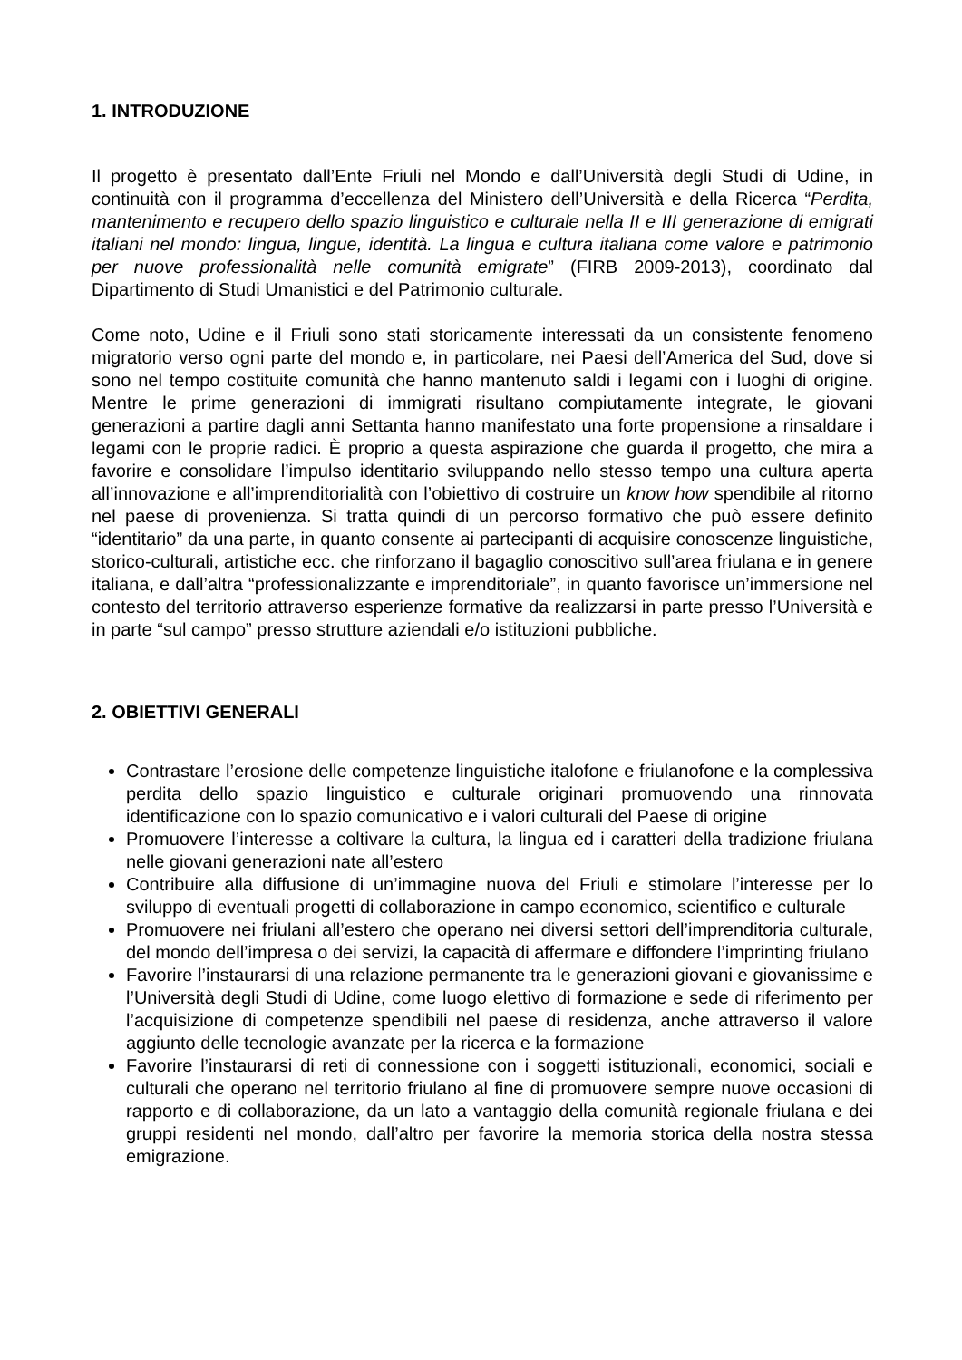1. INTRODUZIONE
Il progetto è presentato dall’Ente Friuli nel Mondo e dall’Università degli Studi di Udine, in continuità con il programma d’eccellenza del Ministero dell’Università e della Ricerca “Perdita, mantenimento e recupero dello spazio linguistico e culturale nella II e III generazione di emigrati italiani nel mondo: lingua, lingue, identità. La lingua e cultura italiana come valore e patrimonio per nuove professionalità nelle comunità emigrate” (FIRB 2009-2013), coordinato dal Dipartimento di Studi Umanistici e del Patrimonio culturale.
Come noto, Udine e il Friuli sono stati storicamente interessati da un consistente fenomeno migratorio verso ogni parte del mondo e, in particolare, nei Paesi dell’America del Sud, dove si sono nel tempo costituite comunità che hanno mantenuto saldi i legami con i luoghi di origine. Mentre le prime generazioni di immigrati risultano compiutamente integrate, le giovani generazioni a partire dagli anni Settanta hanno manifestato una forte propensione a rinsaldare i legami con le proprie radici. È proprio a questa aspirazione che guarda il progetto, che mira a favorire e consolidare l’impulso identitario sviluppando nello stesso tempo una cultura aperta all’innovazione e all’imprenditorialità con l’obiettivo di costruire un know how spendibile al ritorno nel paese di provenienza. Si tratta quindi di un percorso formativo che può essere definito “identitario” da una parte, in quanto consente ai partecipanti di acquisire conoscenze linguistiche, storico-culturali, artistiche ecc. che rinforzano il bagaglio conoscitivo sull’area friulana e in genere italiana, e dall’altra “professionalizzante e imprenditoriale”, in quanto favorisce un’immersione nel contesto del territorio attraverso esperienze formative da realizzarsi in parte presso l’Università e in parte “sul campo” presso strutture aziendali e/o istituzioni pubbliche.
2. OBIETTIVI GENERALI
Contrastare l’erosione delle competenze linguistiche italofone e friulanofone e la complessiva perdita dello spazio linguistico e culturale originari promuovendo una rinnovata identificazione con lo spazio comunicativo e i valori culturali del Paese di origine
Promuovere l’interesse a coltivare la cultura, la lingua ed i caratteri della tradizione friulana nelle giovani generazioni nate all’estero
Contribuire alla diffusione di un’immagine nuova del Friuli e stimolare l’interesse per lo sviluppo di eventuali progetti di collaborazione in campo economico, scientifico e culturale
Promuovere nei friulani all’estero che operano nei diversi settori dell’imprenditoria culturale, del mondo dell’impresa o dei servizi, la capacità di affermare e diffondere l’imprinting friulano
Favorire l’instaurarsi di una relazione permanente tra le generazioni giovani e giovanissime e l’Università degli Studi di Udine, come luogo elettivo di formazione e sede di riferimento per l’acquisizione di competenze spendibili nel paese di residenza, anche attraverso il valore aggiunto delle tecnologie avanzate per la ricerca e la formazione
Favorire l’instaurarsi di reti di connessione con i soggetti istituzionali, economici, sociali e culturali che operano nel territorio friulano al fine di promuovere sempre nuove occasioni di rapporto e di collaborazione, da un lato a vantaggio della comunità regionale friulana e dei gruppi residenti nel mondo, dall’altro per favorire la memoria storica della nostra stessa emigrazione.